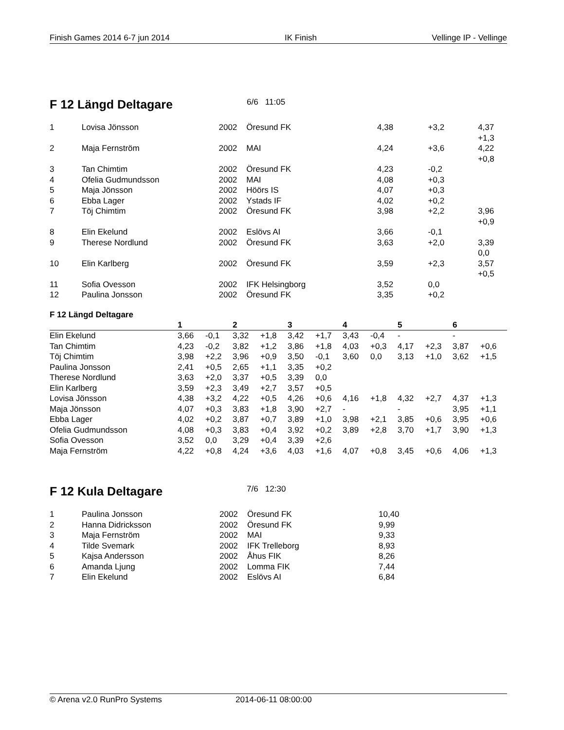Finish Games 2014 6-7 jun 2014 IK Finish Vellinge IP - Vellinge
F 12 Längd Deltagare
6/6 11:05
| 1 | Lovisa Jönsson | 2002 | Öresund FK | 4,38 | +3,2 | 4,37 +1,3 |
| 2 | Maja Fernström | 2002 | MAI | 4,24 | +3,6 | 4,22 +0,8 |
| 3 | Tan Chimtim | 2002 | Öresund FK | 4,23 | -0,2 | |
| 4 | Ofelia Gudmundsson | 2002 | MAI | 4,08 | +0,3 | |
| 5 | Maja Jönsson | 2002 | Höörs IS | 4,07 | +0,3 | |
| 6 | Ebba Lager | 2002 | Ystads IF | 4,02 | +0,2 | |
| 7 | Töj Chimtim | 2002 | Öresund FK | 3,98 | +2,2 | 3,96 +0,9 |
| 8 | Elin Ekelund | 2002 | Eslövs AI | 3,66 | -0,1 | |
| 9 | Therese Nordlund | 2002 | Öresund FK | 3,63 | +2,0 | 3,39 0,0 |
| 10 | Elin Karlberg | 2002 | Öresund FK | 3,59 | +2,3 | 3,57 +0,5 |
| 11 | Sofia Ovesson | 2002 | IFK Helsingborg | 3,52 | 0,0 | |
| 12 | Paulina Jonsson | 2002 | Öresund FK | 3,35 | +0,2 | |
F 12 Längd Deltagare
| | 1 | | 2 | | 3 | | 4 | | 5 | | 6 | |
| --- | --- | --- | --- | --- | --- | --- | --- | --- | --- | --- | --- | --- |
| Elin Ekelund | 3,66 | -0,1 | 3,32 | +1,8 | 3,42 | +1,7 | 3,43 | -0,4 | - | | - | |
| Tan Chimtim | 4,23 | -0,2 | 3,82 | +1,2 | 3,86 | +1,8 | 4,03 | +0,3 | 4,17 | +2,3 | 3,87 | +0,6 |
| Töj Chimtim | 3,98 | +2,2 | 3,96 | +0,9 | 3,50 | -0,1 | 3,60 | 0,0 | 3,13 | +1,0 | 3,62 | +1,5 |
| Paulina Jonsson | 2,41 | +0,5 | 2,65 | +1,1 | 3,35 | +0,2 | | | | | | |
| Therese Nordlund | 3,63 | +2,0 | 3,37 | +0,5 | 3,39 | 0,0 | | | | | | |
| Elin Karlberg | 3,59 | +2,3 | 3,49 | +2,7 | 3,57 | +0,5 | | | | | | |
| Lovisa Jönsson | 4,38 | +3,2 | 4,22 | +0,5 | 4,26 | +0,6 | 4,16 | +1,8 | 4,32 | +2,7 | 4,37 | +1,3 |
| Maja Jönsson | 4,07 | +0,3 | 3,83 | +1,8 | 3,90 | +2,7 | - | | - | | 3,95 | +1,1 |
| Ebba Lager | 4,02 | +0,2 | 3,87 | +0,7 | 3,89 | +1,0 | 3,98 | +2,1 | 3,85 | +0,6 | 3,95 | +0,6 |
| Ofelia Gudmundsson | 4,08 | +0,3 | 3,83 | +0,4 | 3,92 | +0,2 | 3,89 | +2,8 | 3,70 | +1,7 | 3,90 | +1,3 |
| Sofia Ovesson | 3,52 | 0,0 | 3,29 | +0,4 | 3,39 | +2,6 | | | | | | |
| Maja Fernström | 4,22 | +0,8 | 4,24 | +3,6 | 4,03 | +1,6 | 4,07 | +0,8 | 3,45 | +0,6 | 4,06 | +1,3 |
F 12 Kula Deltagare
7/6 12:30
| 1 | Paulina Jonsson | 2002 | Öresund FK | 10,40 |
| 2 | Hanna Didricksson | 2002 | Öresund FK | 9,99 |
| 3 | Maja Fernström | 2002 | MAI | 9,33 |
| 4 | Tilde Svemark | 2002 | IFK Trelleborg | 8,93 |
| 5 | Kajsa Andersson | 2002 | Åhus FIK | 8,26 |
| 6 | Amanda Ljung | 2002 | Lomma FIK | 7,44 |
| 7 | Elin Ekelund | 2002 | Eslövs AI | 6,84 |
© Arena v2.0 RunPro Systems 2014-06-11 08:00:00